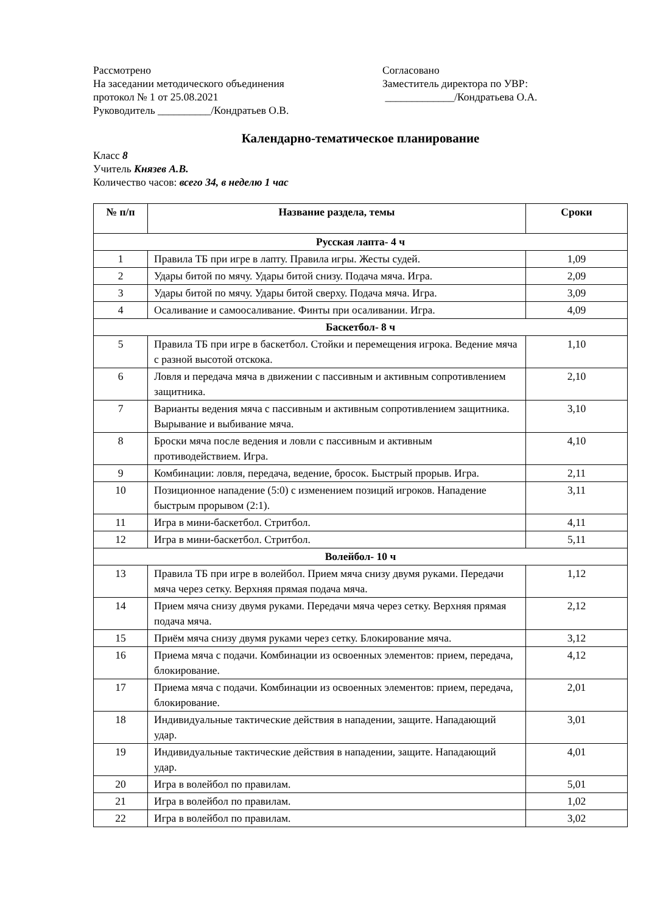Рассмотрено
На заседании методического объединения
протокол № 1 от 25.08.2021
Руководитель __________/Кондратьев О.В.
Согласовано
Заместитель директора по УВР:
_____________/Кондратьева О.А.
Календарно-тематическое планирование
Класс 8
Учитель Князев А.В.
Количество часов: всего 34, в неделю 1 час
| № п/п | Название раздела, темы | Сроки |
| --- | --- | --- |
| Русская лапта- 4 ч | | |
| 1 | Правила ТБ при игре в лапту. Правила игры. Жесты судей. | 1,09 |
| 2 | Удары битой по мячу. Удары битой снизу. Подача мяча. Игра. | 2,09 |
| 3 | Удары битой по мячу. Удары битой сверху. Подача мяча. Игра. | 3,09 |
| 4 | Осаливание и самоосаливание. Финты при осаливании. Игра. | 4,09 |
| Баскетбол- 8 ч | | |
| 5 | Правила ТБ при игре в баскетбол. Стойки и перемещения игрока. Ведение мяча с разной высотой отскока. | 1,10 |
| 6 | Ловля и передача мяча в движении с пассивным и активным сопротивлением защитника. | 2,10 |
| 7 | Варианты ведения мяча с пассивным и активным сопротивлением защитника. Вырывание и выбивание мяча. | 3,10 |
| 8 | Броски мяча после ведения и ловли с пассивным и активным противодействием. Игра. | 4,10 |
| 9 | Комбинации: ловля, передача, ведение, бросок. Быстрый прорыв. Игра. | 2,11 |
| 10 | Позиционное нападение (5:0) с изменением позиций игроков. Нападение быстрым прорывом (2:1). | 3,11 |
| 11 | Игра в мини-баскетбол. Стритбол. | 4,11 |
| 12 | Игра в мини-баскетбол. Стритбол. | 5,11 |
| Волейбол- 10 ч | | |
| 13 | Правила ТБ при игре в волейбол. Прием мяча снизу двумя руками. Передачи мяча через сетку. Верхняя прямая подача мяча. | 1,12 |
| 14 | Прием мяча снизу двумя руками. Передачи мяча через сетку. Верхняя прямая подача мяча. | 2,12 |
| 15 | Приём мяча снизу двумя руками через сетку. Блокирование мяча. | 3,12 |
| 16 | Приема мяча с подачи. Комбинации из освоенных элементов: прием, передача, блокирование. | 4,12 |
| 17 | Приема мяча с подачи. Комбинации из освоенных элементов: прием, передача, блокирование. | 2,01 |
| 18 | Индивидуальные тактические действия в нападении, защите. Нападающий удар. | 3,01 |
| 19 | Индивидуальные тактические действия в нападении, защите. Нападающий удар. | 4,01 |
| 20 | Игра в волейбол по правилам. | 5,01 |
| 21 | Игра в волейбол по правилам. | 1,02 |
| 22 | Игра в волейбол по правилам. | 3,02 |